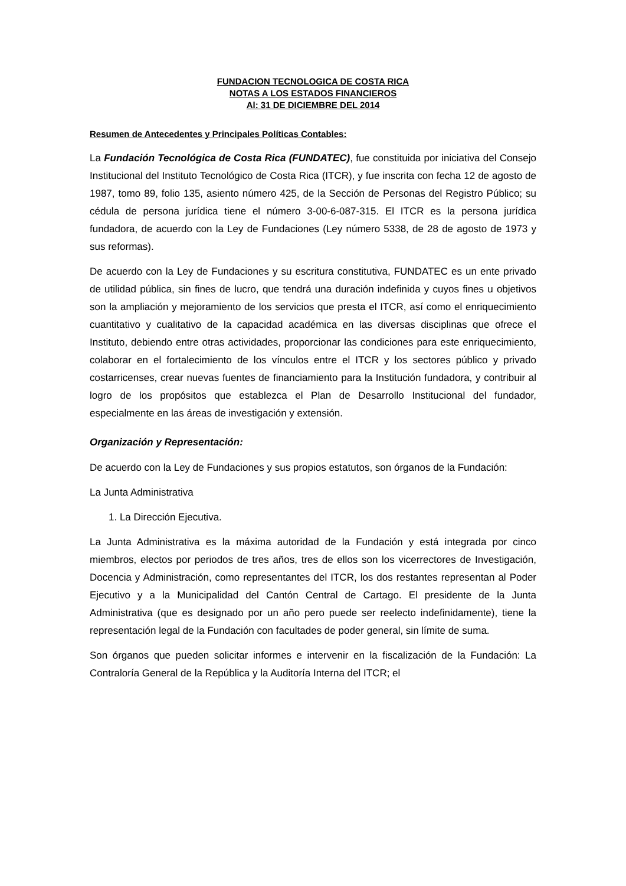FUNDACION TECNOLOGICA DE COSTA RICA
NOTAS A LOS ESTADOS FINANCIEROS
Al: 31 DE DICIEMBRE DEL 2014
Resumen de Antecedentes y Principales Políticas Contables:
La Fundación Tecnológica de Costa Rica (FUNDATEC), fue constituida por iniciativa del Consejo Institucional del Instituto Tecnológico de Costa Rica (ITCR), y fue inscrita con fecha 12 de agosto de 1987, tomo 89, folio 135, asiento número 425, de la Sección de Personas del Registro Público; su cédula de persona jurídica tiene el número 3-00-6-087-315. El ITCR es la persona jurídica fundadora, de acuerdo con la Ley de Fundaciones (Ley número 5338, de 28 de agosto de 1973 y sus reformas).
De acuerdo con la Ley de Fundaciones y su escritura constitutiva, FUNDATEC es un ente privado de utilidad pública, sin fines de lucro, que tendrá una duración indefinida y cuyos fines u objetivos son la ampliación y mejoramiento de los servicios que presta el ITCR, así como el enriquecimiento cuantitativo y cualitativo de la capacidad académica en las diversas disciplinas que ofrece el Instituto, debiendo entre otras actividades, proporcionar las condiciones para este enriquecimiento, colaborar en el fortalecimiento de los vínculos entre el ITCR y los sectores público y privado costarricenses, crear nuevas fuentes de financiamiento para la Institución fundadora, y contribuir al logro de los propósitos que establezca el Plan de Desarrollo Institucional del fundador, especialmente en las áreas de investigación y extensión.
Organización y Representación:
De acuerdo con la Ley de Fundaciones y sus propios estatutos, son órganos de la Fundación:
La Junta Administrativa
1. La Dirección Ejecutiva.
La Junta Administrativa es la máxima autoridad de la Fundación y está integrada por cinco miembros, electos por periodos de tres años, tres de ellos son los vicerrectores de Investigación, Docencia y Administración, como representantes del ITCR, los dos restantes representan al Poder Ejecutivo y a la Municipalidad del Cantón Central de Cartago. El presidente de la Junta Administrativa (que es designado por un año pero puede ser reelecto indefinidamente), tiene la representación legal de la Fundación con facultades de poder general, sin límite de suma.
Son órganos que pueden solicitar informes e intervenir en la fiscalización de la Fundación: La Contraloría General de la República y la Auditoría Interna del ITCR; el